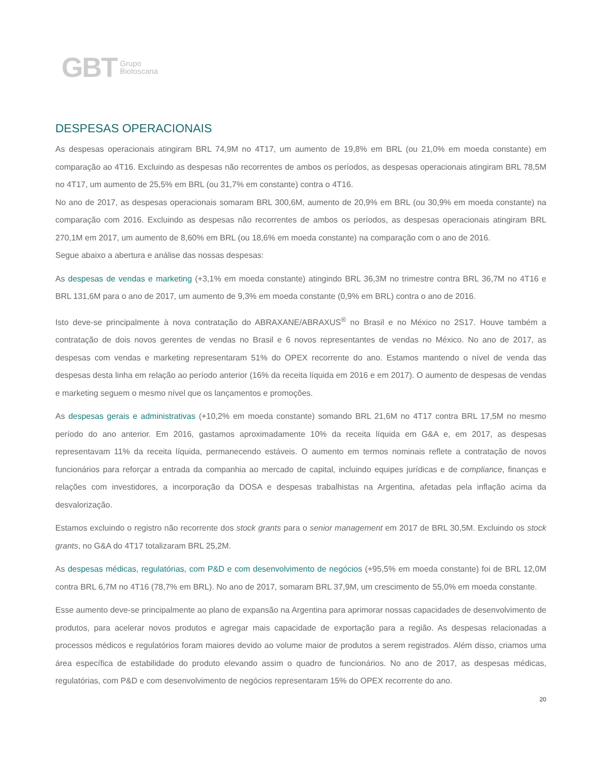GBT Grupo
Biotoscana
DESPESAS OPERACIONAIS
As despesas operacionais atingiram BRL 74,9M no 4T17, um aumento de 19,8% em BRL (ou 21,0% em moeda constante) em comparação ao 4T16. Excluindo as despesas não recorrentes de ambos os períodos, as despesas operacionais atingiram BRL 78,5M no 4T17, um aumento de 25,5% em BRL (ou 31,7% em constante) contra o 4T16.
No ano de 2017, as despesas operacionais somaram BRL 300,6M, aumento de 20,9% em BRL (ou 30,9% em moeda constante) na comparação com 2016. Excluindo as despesas não recorrentes de ambos os períodos, as despesas operacionais atingiram BRL 270,1M em 2017, um aumento de 8,60% em BRL (ou 18,6% em moeda constante) na comparação com o ano de 2016.
Segue abaixo a abertura e análise das nossas despesas:
As despesas de vendas e marketing (+3,1% em moeda constante) atingindo BRL 36,3M no trimestre contra BRL 36,7M no 4T16 e BRL 131,6M para o ano de 2017, um aumento de 9,3% em moeda constante (0,9% em BRL) contra o ano de 2016.
Isto deve-se principalmente à nova contratação do ABRAXANE/ABRAXUS<sup>®</sup> no Brasil e no México no 2S17. Houve também a contratação de dois novos gerentes de vendas no Brasil e 6 novos representantes de vendas no México. No ano de 2017, as despesas com vendas e marketing representaram 51% do OPEX recorrente do ano. Estamos mantendo o nível de venda das despesas desta linha em relação ao período anterior (16% da receita líquida em 2016 e em 2017). O aumento de despesas de vendas e marketing seguem o mesmo nível que os lançamentos e promoções.
As despesas gerais e administrativas (+10,2% em moeda constante) somando BRL 21,6M no 4T17 contra BRL 17,5M no mesmo período do ano anterior. Em 2016, gastamos aproximadamente 10% da receita líquida em G&A e, em 2017, as despesas representavam 11% da receita líquida, permanecendo estáveis. O aumento em termos nominais reflete a contratação de novos funcionários para reforçar a entrada da companhia ao mercado de capital, incluindo equipes jurídicas e de compliance, finanças e relações com investidores, a incorporação da DOSA e despesas trabalhistas na Argentina, afetadas pela inflação acima da desvalorização.
Estamos excluindo o registro não recorrente dos stock grants para o senior management em 2017 de BRL 30,5M. Excluindo os stock grants, no G&A do 4T17 totalizaram BRL 25,2M.
As despesas médicas, regulatórias, com P&D e com desenvolvimento de negócios (+95,5% em moeda constante) foi de BRL 12,0M contra BRL 6,7M no 4T16 (78,7% em BRL). No ano de 2017, somaram BRL 37,9M, um crescimento de 55,0% em moeda constante.
Esse aumento deve-se principalmente ao plano de expansão na Argentina para aprimorar nossas capacidades de desenvolvimento de produtos, para acelerar novos produtos e agregar mais capacidade de exportação para a região. As despesas relacionadas a processos médicos e regulatórios foram maiores devido ao volume maior de produtos a serem registrados. Além disso, criamos uma área específica de estabilidade do produto elevando assim o quadro de funcionários. No ano de 2017, as despesas médicas, regulatórias, com P&D e com desenvolvimento de negócios representaram 15% do OPEX recorrente do ano.
20